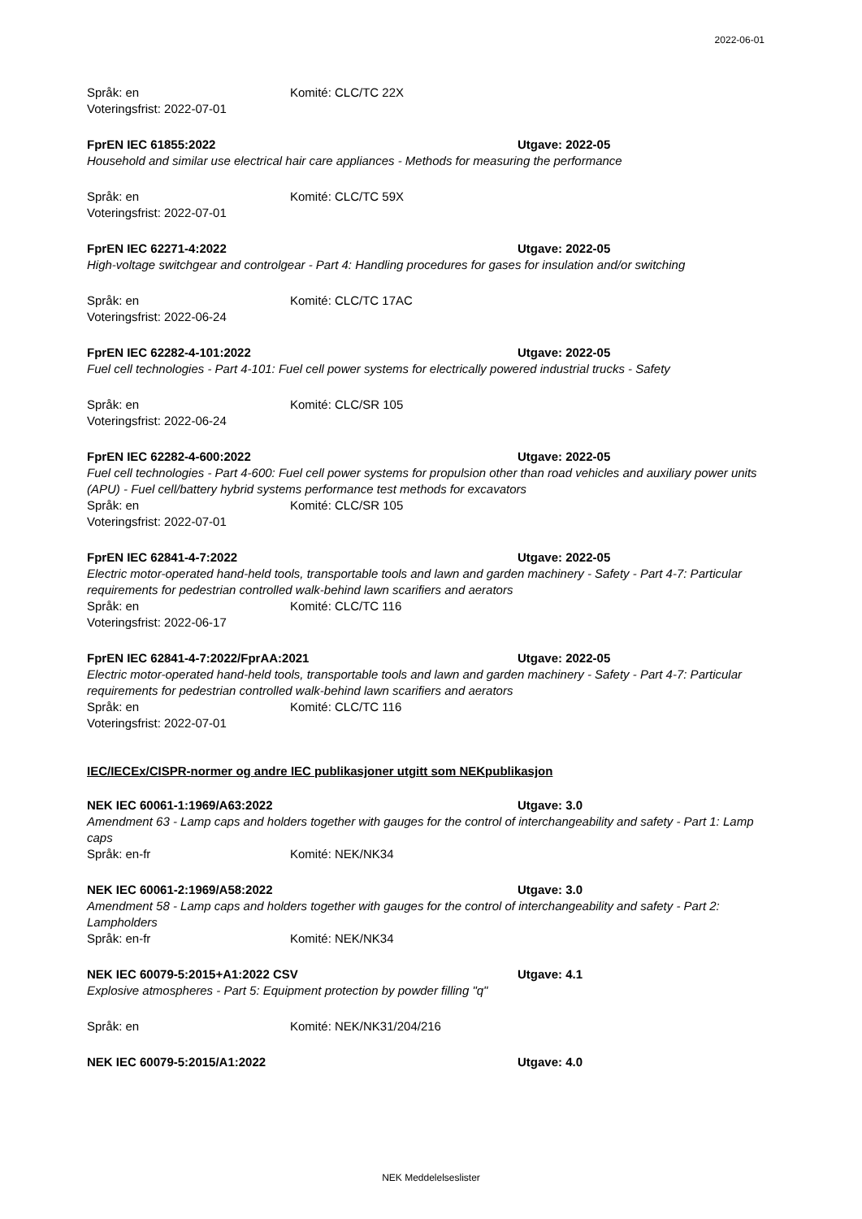2022-06-01
Språk: en Komité: CLC/TC 22X
Voteringsfrist: 2022-07-01
FprEN IEC 61855:2022 Utgave: 2022-05
Household and similar use electrical hair care appliances - Methods for measuring the performance
Språk: en Komité: CLC/TC 59X
Voteringsfrist: 2022-07-01
FprEN IEC 62271-4:2022 Utgave: 2022-05
High-voltage switchgear and controlgear - Part 4: Handling procedures for gases for insulation and/or switching
Språk: en Komité: CLC/TC 17AC
Voteringsfrist: 2022-06-24
FprEN IEC 62282-4-101:2022 Utgave: 2022-05
Fuel cell technologies - Part 4-101: Fuel cell power systems for electrically powered industrial trucks - Safety
Språk: en Komité: CLC/SR 105
Voteringsfrist: 2022-06-24
FprEN IEC 62282-4-600:2022 Utgave: 2022-05
Fuel cell technologies - Part 4-600: Fuel cell power systems for propulsion other than road vehicles and auxiliary power units (APU) - Fuel cell/battery hybrid systems performance test methods for excavators
Språk: en Komité: CLC/SR 105
Voteringsfrist: 2022-07-01
FprEN IEC 62841-4-7:2022 Utgave: 2022-05
Electric motor-operated hand-held tools, transportable tools and lawn and garden machinery - Safety - Part 4-7: Particular requirements for pedestrian controlled walk-behind lawn scarifiers and aerators
Språk: en Komité: CLC/TC 116
Voteringsfrist: 2022-06-17
FprEN IEC 62841-4-7:2022/FprAA:2021 Utgave: 2022-05
Electric motor-operated hand-held tools, transportable tools and lawn and garden machinery - Safety - Part 4-7: Particular requirements for pedestrian controlled walk-behind lawn scarifiers and aerators
Språk: en Komité: CLC/TC 116
Voteringsfrist: 2022-07-01
IEC/IECEx/CISPR-normer og andre IEC publikasjoner utgitt som NEKpublikasjon
NEK IEC 60061-1:1969/A63:2022 Utgave: 3.0
Amendment 63 - Lamp caps and holders together with gauges for the control of interchangeability and safety - Part 1: Lamp caps
Språk: en-fr Komité: NEK/NK34
NEK IEC 60061-2:1969/A58:2022 Utgave: 3.0
Amendment 58 - Lamp caps and holders together with gauges for the control of interchangeability and safety - Part 2: Lampholders
Språk: en-fr Komité: NEK/NK34
NEK IEC 60079-5:2015+A1:2022 CSV Utgave: 4.1
Explosive atmospheres - Part 5: Equipment protection by powder filling "q"
Språk: en Komité: NEK/NK31/204/216
NEK IEC 60079-5:2015/A1:2022 Utgave: 4.0
NEK Meddelelseslister